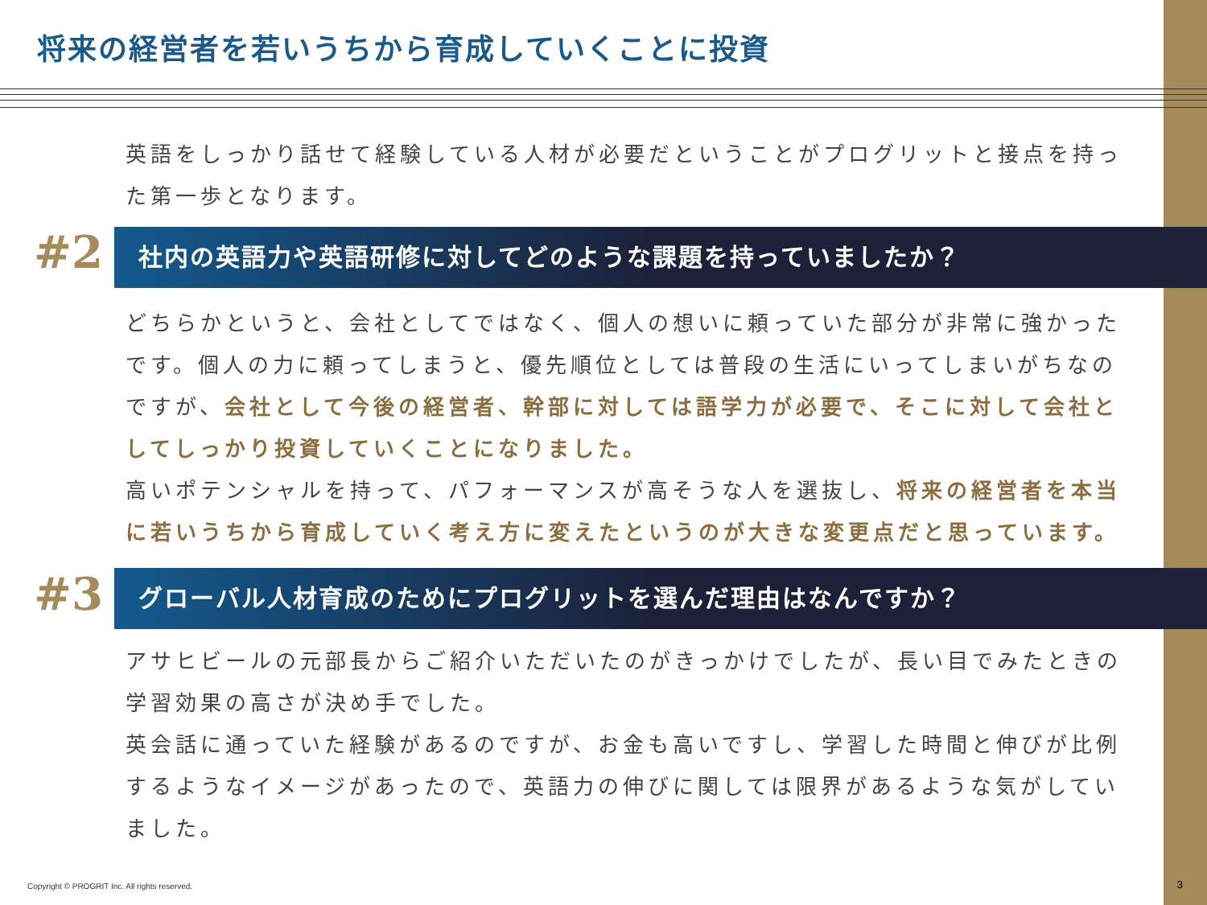将来の経営者を若いうちから育成していくことに投資
英語をしっかり話せて経験している人材が必要だということがプログリットと接点を持った第一歩となります。
#2 社内の英語力や英語研修に対してどのような課題を持っていましたか？
どちらかというと、会社としてではなく、個人の想いに頼っていた部分が非常に強かったです。個人の力に頼ってしまうと、優先順位としては普段の生活にいってしまいがちなのですが、会社として今後の経営者、幹部に対しては語学力が必要で、そこに対して会社としてしっかり投資していくことになりました。
高いポテンシャルを持って、パフォーマンスが高そうな人を選抜し、将来の経営者を本当に若いうちから育成していく考え方に変えたというのが大きな変更点だと思っています。
#3 グローバル人材育成のためにプログリットを選んだ理由はなんですか？
アサヒビールの元部長からご紹介いただいたのがきっかけでしたが、長い目でみたときの学習効果の高さが決め手でした。
英会話に通っていた経験があるのですが、お金も高いですし、学習した時間と伸びが比例するようなイメージがあったので、英語力の伸びに関しては限界があるような気がしていました。
Copyright © PROGRIT Inc. All rights reserved.
3